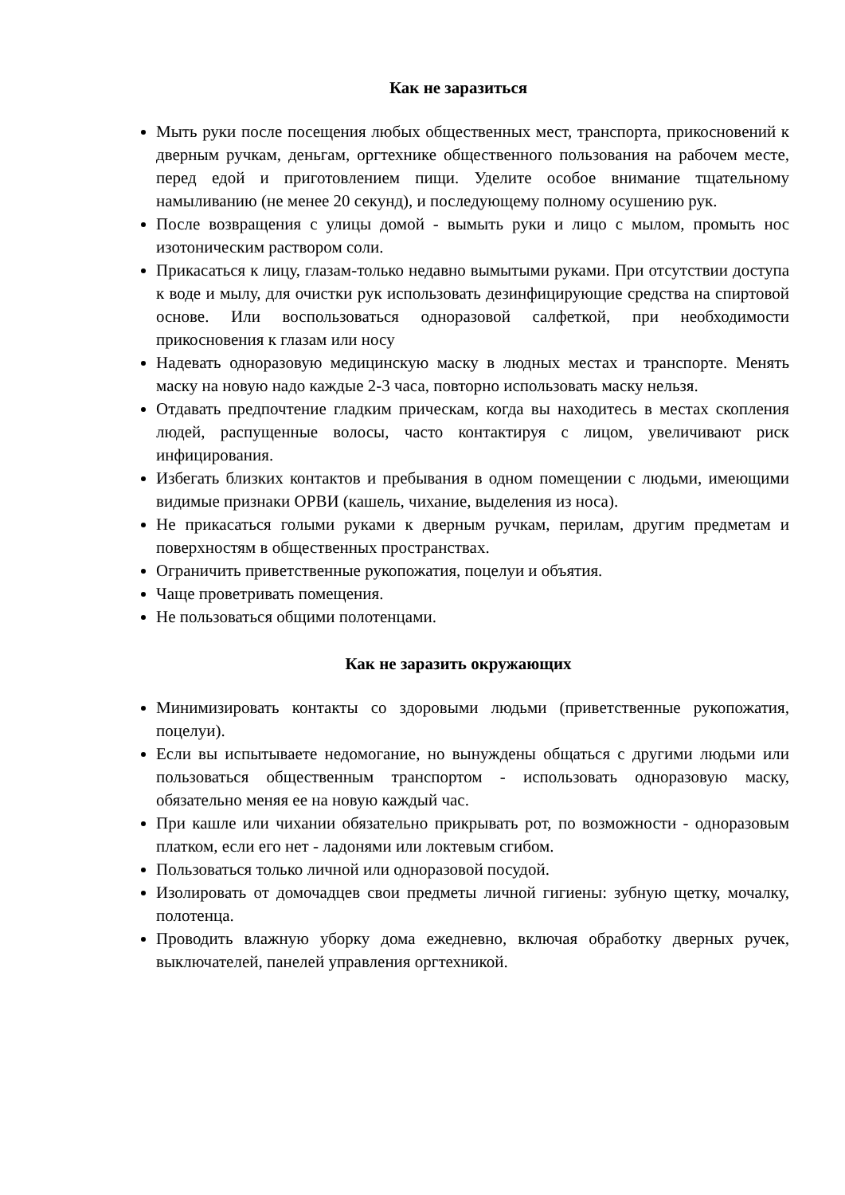Как не заразиться
Мыть руки после посещения любых общественных мест, транспорта, прикосновений к дверным ручкам, деньгам, оргтехнике общественного пользования на рабочем месте, перед едой и приготовлением пищи. Уделите особое внимание тщательному намыливанию (не менее 20 секунд), и последующему полному осушению рук.
После возвращения с улицы домой - вымыть руки и лицо с мылом, промыть нос изотоническим раствором соли.
Прикасаться к лицу, глазам-только недавно вымытыми руками. При отсутствии доступа к воде и мылу, для очистки рук использовать дезинфицирующие средства на спиртовой основе. Или воспользоваться одноразовой салфеткой, при необходимости прикосновения к глазам или носу
Надевать одноразовую медицинскую маску в людных местах и транспорте. Менять маску на новую надо каждые 2-3 часа, повторно использовать маску нельзя.
Отдавать предпочтение гладким прическам, когда вы находитесь в местах скопления людей, распущенные волосы, часто контактируя с лицом, увеличивают риск инфицирования.
Избегать близких контактов и пребывания в одном помещении с людьми, имеющими видимые признаки ОРВИ (кашель, чихание, выделения из носа).
Не прикасаться голыми руками к дверным ручкам, перилам, другим предметам и поверхностям в общественных пространствах.
Ограничить приветственные рукопожатия, поцелуи и объятия.
Чаще проветривать помещения.
Не пользоваться общими полотенцами.
Как не заразить окружающих
Минимизировать контакты со здоровыми людьми (приветственные рукопожатия, поцелуи).
Если вы испытываете недомогание, но вынуждены общаться с другими людьми или пользоваться общественным транспортом - использовать одноразовую маску, обязательно меняя ее на новую каждый час.
При кашле или чихании обязательно прикрывать рот, по возможности - одноразовым платком, если его нет - ладонями или локтевым сгибом.
Пользоваться только личной или одноразовой посудой.
Изолировать от домочадцев свои предметы личной гигиены: зубную щетку, мочалку, полотенца.
Проводить влажную уборку дома ежедневно, включая обработку дверных ручек, выключателей, панелей управления оргтехникой.